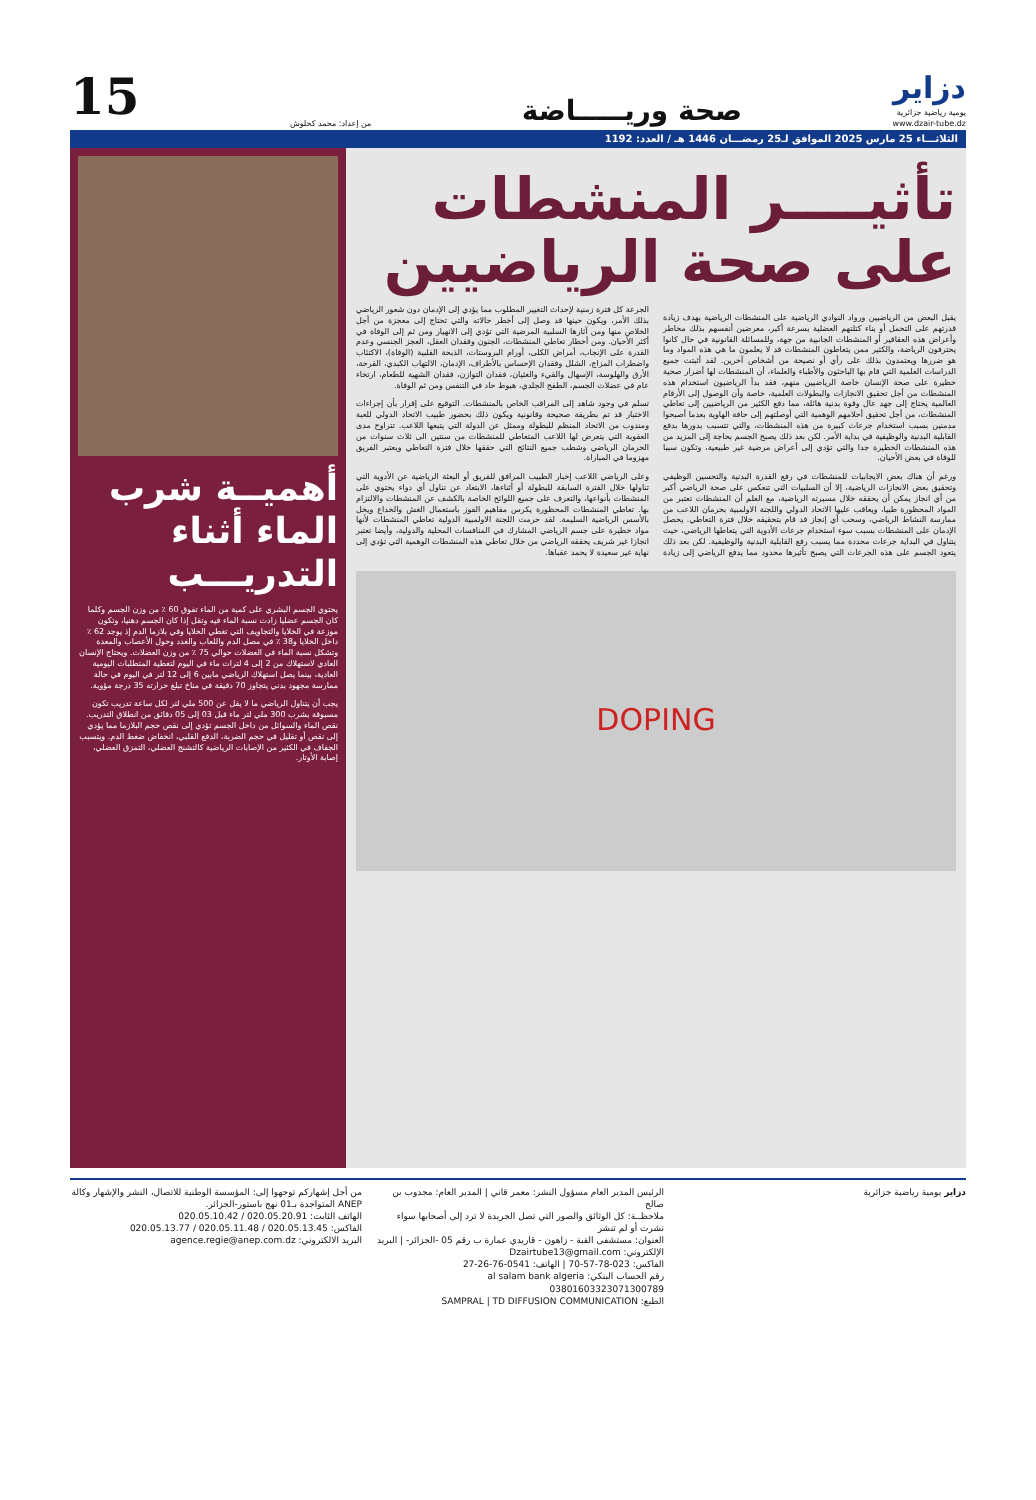دزاير
يومية رياضية جزائرية
www.dzair-tube.dz
صحة وريـــــاضة
من إعداد: محمد كحلوش
15
الثلاثـــاء 25 مارس 2025 الموافق لـ25 رمضـــان 1446 هـ / العدد: 1192
تأثيــــر المنشطات على صحة الرياضيين
يقبل البعض من الرياضيين ورواد النوادي الرياضية على المنشطات الرياضية بهدف زيادة قدرتهم على التحمل أو بناء كتلتهم العضلية بسرعة أكبر، معرضين أنفسهم بذلك مخاطر وأعراض هذه العقاقير أو المنشطات الجانبية من جهة، وللمسائلة القانونية في حال كانوا يحترفون الرياضة، والكثير ممن يتعاطون المنشطات قد لا يعلمون ما هي هذه المواد وما هو ضررها ويعتمدون بذلك على رأي أو نصيحة من أشخاص آخرين. لقد أثبتت جميع الدراسات العلمية التي قام بها الباحثون والأطباء والعلماء، أن المنشطات لها أضرار صحية خطيرة على صحة الإنسان خاصة الرياضيين منهم، فقد بدأ الرياضيون استخدام هذه المنشطات من أجل تحقيق الانجازات والبطولات العلمية، خاصة وأن الوصول إلى الأرقام العالمية يحتاج إلى جهد عال وقوة بدنية هائلة، مما دفع الكثير من الرياضيين إلى تعاطي المنشطات، من أجل تحقيق أحلامهم الوهمية التي أوصلتهم إلى حافة الهاوية بعدما أصبحوا مدمنين بسبب استخدام جرعات كبيرة من هذه المنشطات، والتي تتسبب بدورها بدفع القابلية البدنية والوظيفية في بداية الأمر. لكن بعد ذلك يصبح الجسم بحاجة إلى المزيد من هذه المنشطات الخطيرة جدا والتي تؤدي إلى أعراض مرضية غير طبيعية، وتكون سببا للوفاة في بعض الأحيان.
ورغم أن هناك بعض الايجابيات للمنشطات في رفع القدرة البدنية والتحسين الوظيفي وتحقيق بعض الانجازات الرياضية، إلا أن السلبيات التي تنعكس على صحة الرياضي أكبر من أي انجاز يمكن أن يحققه خلال مسيرته الرياضية، مع العلم أن المنشطات تعتبر من المواد المحظورة طبيا، ويعاقب عليها الاتحاد الدولي واللجنة الاولمبية بحرمان اللاعب من ممارسة النشاط الرياضي، وسحب أي إنجاز قد قام بتحقيقه خلال فترة التعاطي. يحصل الإدمان على المنشطات بسبب سوء استخدام جرعات الأدوية التي يتعاطها الرياضي، حيث يتناول في البداية جرعات محددة مما يسبب رفع القابلية البدنية والوظيفية. لكن بعد ذلك يتعود الجسم على هذه الجرعات التي يصبح تأثيرها محدود مما يدفع الرياضي إلى زيادة الجرعة كل فترة زمنية لإحداث التغيير المطلوب مما يؤدي إلى الإدمان دون شعور الرياضي بذلك الأمر، ويكون حينها قد وصل إلى أخطر حالاته والتي تحتاج إلى معجزة من أجل الخلاص منها ومن آثارها السلبية المرضية التي تؤدي إلى الانهيار ومن ثم إلى الوفاة في أكثر الأحيان. ومن أخطار تعاطي المنشطات، الجنون وفقدان العقل، العجز الجنسي وعدم القدرة على الإنجاب، أمراض الكلى، أورام البروستات، الذبحة القلبية (الوفاة)، الاكتئاب واضطراب المزاج، الشلل وفقدان الإحساس بالأطراف، الإدمان، الالتهاب الكبدي، القرحة، الأرق والهلوسة، الإسهال والقيء والغثيان، فقدان التوازن، فقدان الشهية للطعام، ارتخاء عام في عضلات الجسم، الطفح الجلدي، هبوط حاد في التنفس ومن ثم الوفاة.
تسلم في وجود شاهد إلى المراقب الخاص بالمنشطات. التوقيع على إقرار بأن إجراءات الاختبار قد تم بطريقة صحيحة وقانونية ويكون ذلك بحضور طبيب الاتحاد الدولي للعبة ومندوب من الاتحاد المنظم للبطولة وممثل عن الدولة التي يتبعها اللاعب. تتراوح مدى العقوبة التي يتعرض لها اللاعب المتعاطي للمنشطات من سنتين الى ثلاث سنوات من الحرمان الرياضي وشطب جميع النتائج التي حققها خلال فترة التعاطي ويعتبر الفريق مهزوما في المباراة.
وعلى الرياضي اللاعب إخبار الطبيب المرافق للفريق أو البعثة الرياضية عن الأدوية التي تناولها خلال الفترة السابقة للبطولة أو أثناءها، الابتعاد عن تناول أي دواء يحتوي على المنشطات بأنواعها، والتعرف على جميع اللوائح الخاصة بالكشف عن المنشطات والالتزام بها. تعاطي المنشطات المحظورة يكرس مفاهيم الفوز باستعمال الغش والخداع ويخل بالأسس الرياضية السليمة. لقد حرمت اللجنة الاولمبية الدولية تعاطي المنشطات لأنها مواد خطيرة على جسم الرياضي المشارك في المنافسات المحلية والدولية، وأيضا تعتبر انجازا غير شريف يحققه الرياضي من خلال تعاطي هذه المنشطات الوهمية التي تؤدي إلى نهاية غير سعيدة لا يحمد عقباها.
DOPING
أهميــة شرب الماء أثناء التدريـــب
يحتوي الجسم البشري على كمية من الماء تفوق 60 ٪ من وزن الجسم وكلما كان الجسم عضليا زادت نسبة الماء فيه وتقل إذا كان الجسم دهنيا، وتكون موزعة في الخلايا والتجاويف التي تغطي الخلايا وفي بلازما الدم إذ يوجد 62 ٪ داخل الخلايا و38 ٪ في مصل الدم واللعاب والغدد وحول الأعصاب والمعدة وتشكل نسبة الماء في العضلات حوالي 75 ٪ من وزن العضلات. ويحتاج الإنسان العادي لاستهلاك من 2 إلى 4 لترات ماء في اليوم لتغطية المتطلبات اليومية العادية، بينما يصل استهلاك الرياضي مابين 6 إلى 12 لتر في اليوم في حالة ممارسة مجهود بدني يتجاوز 70 دقيقة في مناخ تبلغ حرارته 35 درجة مؤوية.
يجب أن يتناول الرياضي ما لا يقل عن 500 ملي لتر لكل ساعة تدريب تكون مسبوقة بشرب 300 ملي لتر ماء قبل 03 إلى 05 دقائق من انطلاق التدريب. نقص الماء والسوائل من داخل الجسم تؤدي إلى نقص حجم البلازما مما يؤدي إلى نقص أو تقليل في حجم الضربة، الدفع القلبي، انخفاض ضغط الدم. ويتسبب الجفاف في الكثير من الإصابات الرياضية كالتشنج العضلي، التمزق العضلي، إصابة الأوتار.
دزاير يومية رياضية جزائرية الرئيس المدير العام مسؤول النشر: معمر قاني | المدير العام: مجدوب بن صالح
ملاحظــة: كل الوثائق والصور التي تصل الجريدة لا ترد إلى أصحابها سواء نشرت أو لم تنشر
العنوان: مستشفى القبة - زاهون - قاريدي عمارة ب رقم 05 -الجزائر- | البريد الإلكتروني: Dzairtube13@gmail.com
الفاكس: 023-78-57-70 | الهاتف: 0541-76-26-27
رقم الحساب البنكي: al salam bank algeria 03801603323071300789
الطبع: SAMPRAL | TD DIFFUSION COMMUNICATION
من أجل إشهاركم توجهوا إلى: المؤسسة الوطنية للاتصال، النشر والإشهار وكالة ANEP المتواجدة بـ01 نهج باستور-الجزائر.
الهاتف الثابت: 020.05.20.91 / 020.05.10.42
الفاكس: 020.05.13.45 / 020.05.11.48 / 020.05.13.77
البريد الالكتروني: agence.regie@anep.com.dz